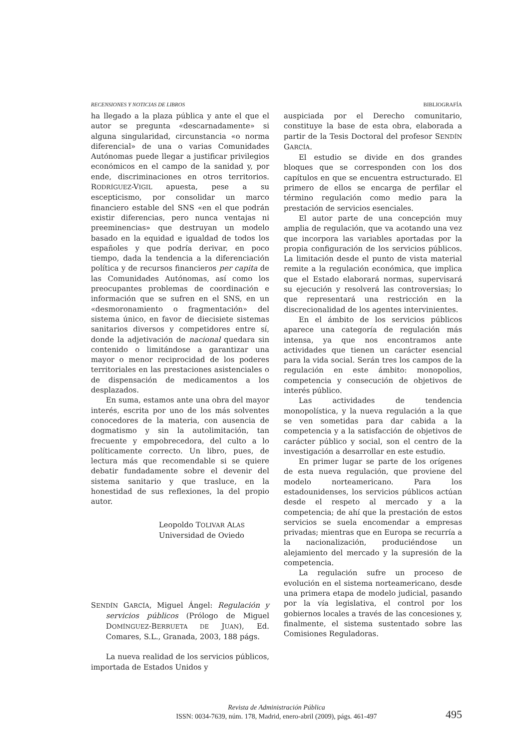RECENSIONES Y NOTICIAS DE LIBROS BIBLIOGRAFÍA
ha llegado a la plaza pública y ante el que el autor se pregunta «descarnadamente» si alguna singularidad, circunstancia «o norma diferencial» de una o varias Comunidades Autónomas puede llegar a justificar privilegios económicos en el campo de la sanidad y, por ende, discriminaciones en otros territorios. RODRÍGUEZ-VIGIL apuesta, pese a su escepticismo, por consolidar un marco financiero estable del SNS «en el que podrán existir diferencias, pero nunca ventajas ni preeminencias» que destruyan un modelo basado en la equidad e igualdad de todos los españoles y que podría derivar, en poco tiempo, dada la tendencia a la diferenciación política y de recursos financieros per capita de las Comunidades Autónomas, así como los preocupantes problemas de coordinación e información que se sufren en el SNS, en un «desmoronamiento o fragmentación» del sistema único, en favor de diecisiete sistemas sanitarios diversos y competidores entre sí, donde la adjetivación de nacional quedara sin contenido o limitándose a garantizar una mayor o menor reciprocidad de los poderes territoriales en las prestaciones asistenciales o de dispensación de medicamentos a los desplazados.
En suma, estamos ante una obra del mayor interés, escrita por uno de los más solventes conocedores de la materia, con ausencia de dogmatismo y sin la autolimitación, tan frecuente y empobrecedora, del culto a lo políticamente correcto. Un libro, pues, de lectura más que recomendable si se quiere debatir fundadamente sobre el devenir del sistema sanitario y que trasluce, en la honestidad de sus reflexiones, la del propio autor.
Leopoldo TOLIVAR ALAS
Universidad de Oviedo
SENDÍN GARCÍA, Miguel Ángel: Regulación y servicios públicos (Prólogo de Miguel DOMÍNGUEZ-BERRUETA DE JUAN), Ed. Comares, S.L., Granada, 2003, 188 págs.
La nueva realidad de los servicios públicos, importada de Estados Unidos y
auspiciada por el Derecho comunitario, constituye la base de esta obra, elaborada a partir de la Tesis Doctoral del profesor SENDÍN GARCÍA.
El estudio se divide en dos grandes bloques que se corresponden con los dos capítulos en que se encuentra estructurado. El primero de ellos se encarga de perfilar el término regulación como medio para la prestación de servicios esenciales.
El autor parte de una concepción muy amplia de regulación, que va acotando una vez que incorpora las variables aportadas por la propia configuración de los servicios públicos. La limitación desde el punto de vista material remite a la regulación económica, que implica que el Estado elaborará normas, supervisará su ejecución y resolverá las controversias; lo que representará una restricción en la discrecionalidad de los agentes intervinientes.
En el ámbito de los servicios públicos aparece una categoría de regulación más intensa, ya que nos encontramos ante actividades que tienen un carácter esencial para la vida social. Serán tres los campos de la regulación en este ámbito: monopolios, competencia y consecución de objetivos de interés público.
Las actividades de tendencia monopolística, y la nueva regulación a la que se ven sometidas para dar cabida a la competencia y a la satisfacción de objetivos de carácter público y social, son el centro de la investigación a desarrollar en este estudio.
En primer lugar se parte de los orígenes de esta nueva regulación, que proviene del modelo norteamericano. Para los estadounidenses, los servicios públicos actúan desde el respeto al mercado y a la competencia; de ahí que la prestación de estos servicios se suela encomendar a empresas privadas; mientras que en Europa se recurría a la nacionalización, produciéndose un alejamiento del mercado y la supresión de la competencia.
La regulación sufre un proceso de evolución en el sistema norteamericano, desde una primera etapa de modelo judicial, pasando por la vía legislativa, el control por los gobiernos locales a través de las concesiones y, finalmente, el sistema sustentado sobre las Comisiones Reguladoras.
Revista de Administración Pública
ISSN: 0034-7639, núm. 178, Madrid, enero-abril (2009), págs. 461-497
495